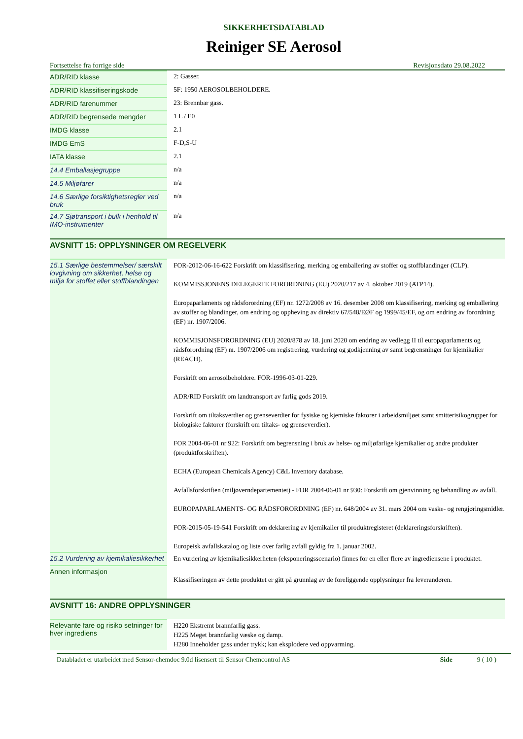SIKKERHETSDATABLAD
Reiniger SE Aerosol
Fortsettelse fra forrige side Revisjonsdato 29.08.2022
| ADR/RID klasse | 2: Gasser. |
| ADR/RID klassifiseringskode | 5F: 1950 AEROSOLBEHOLDERE. |
| ADR/RID farenummer | 23: Brennbar gass. |
| ADR/RID begrensede mengder | 1 L / E0 |
| IMDG klasse | 2.1 |
| IMDG EmS | F-D,S-U |
| IATA klasse | 2.1 |
| 14.4 Emballasjegruppe | n/a |
| 14.5 Miljøfarer | n/a |
| 14.6 Særlige forsiktighetsregler ved bruk | n/a |
| 14.7 Sjøtransport i bulk i henhold til IMO-instrumenter | n/a |
AVSNITT 15: OPPLYSNINGER OM REGELVERK
| 15.1 Særlige bestemmelser/ særskilt lovgivning om sikkerhet, helse og miljø for stoffet eller stoffblandingen | FOR-2012-06-16-622 Forskrift om klassifisering, merking og emballering av stoffer og stoffblandinger (CLP). KOMMISSJONENS DELEGERTE FORORDNING (EU) 2020/217 av 4. oktober 2019 (ATP14). Europaparlaments og rådsforordning (EF) nr. 1272/2008 av 16. desember 2008 om klassifisering, merking og emballering av stoffer og blandinger, om endring og oppheving av direktiv 67/548/EØF og 1999/45/EF, og om endring av forordning (EF) nr. 1907/2006. KOMMISJONSFORORDNING (EU) 2020/878 av 18. juni 2020 om endring av vedlegg II til europaparlaments og rådsforordning (EF) nr. 1907/2006 om registrering, vurdering og godkjenning av samt begrensninger for kjemikalier (REACH). Forskrift om aerosolbeholdere. FOR-1996-03-01-229. ADR/RID Forskrift om landtransport av farlig gods 2019. Forskrift om tiltaksverdier og grenseverdier for fysiske og kjemiske faktorer i arbeidsmiljøet samt smitterisikogrupper for biologiske faktorer (forskrift om tiltaks- og grenseverdier). FOR 2004-06-01 nr 922: Forskrift om begrensning i bruk av helse- og miljøfarlige kjemikalier og andre produkter (produktforskriften). ECHA (European Chemicals Agency) C&L Inventory database. Avfallsforskriften (miljøverndepartementet) - FOR 2004-06-01 nr 930: Forskrift om gjenvinning og behandling av avfall. EUROPAPARLAMENTS- OG RÅDSFORORDNING (EF) nr. 648/2004 av 31. mars 2004 om vaske- og rengjøringsmidler. FOR-2015-05-19-541 Forskrift om deklarering av kjemikalier til produktregisteret (deklareringsforskriften). Europeisk avfallskatalog og liste over farlig avfall gyldig fra 1. januar 2002. |
| 15.2 Vurdering av kjemikaliesikkerhet | En vurdering av kjemikaliesikkerheten (eksponeringsscenario) finnes for en eller flere av ingrediensene i produktet. |
| Annen informasjon | Klassifiseringen av dette produktet er gitt på grunnlag av de foreliggende opplysninger fra leverandøren. |
AVSNITT 16: ANDRE OPPLYSNINGER
| Relevante fare og risiko setninger for hver ingrediens | H220 Ekstremt brannfarlig gass. H225 Meget brannfarlig væske og damp. H280 Inneholder gass under trykk; kan eksplodere ved oppvarming. |
Databladet er utarbeidet med Sensor-chemdoc 9.0d lisensert til Sensor Chemcontrol AS Side 9 ( 10 )